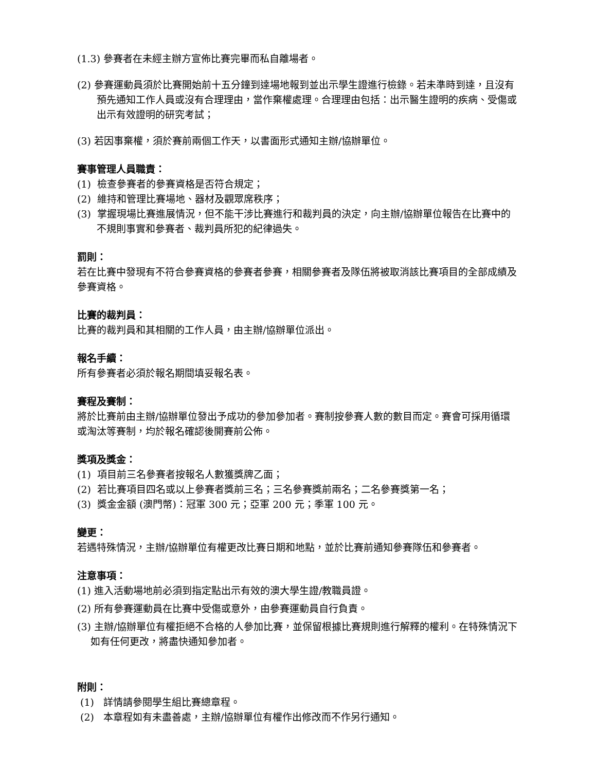(1.3) 參賽者在未經主辦方宣佈比賽完畢而私自離場者。
(2) 參賽運動員須於比賽開始前十五分鐘到達場地報到並出示學生證進行檢錄。若未準時到達，且沒有預先通知工作人員或沒有合理理由，當作棄權處理。合理理由包括：出示醫生證明的疾病、受傷或出示有效證明的研究考試；
(3) 若因事棄權，須於賽前兩個工作天，以書面形式通知主辦/協辦單位。
賽事管理人員職責：
(1) 檢查參賽者的參賽資格是否符合規定；
(2) 維持和管理比賽場地、器材及觀眾席秩序；
(3) 掌握現場比賽進展情況，但不能干涉比賽進行和裁判員的決定，向主辦/協辦單位報告在比賽中的不規則事實和參賽者、裁判員所犯的紀律過失。
罰則：
若在比賽中發現有不符合參賽資格的參賽者參賽，相關參賽者及隊伍將被取消該比賽項目的全部成績及參賽資格。
比賽的裁判員：
比賽的裁判員和其相關的工作人員，由主辦/協辦單位派出。
報名手續：
所有參賽者必須於報名期間填妥報名表。
賽程及賽制：
將於比賽前由主辦/協辦單位發出予成功的參加參加者。賽制按參賽人數的數目而定。賽會可採用循環或淘汰等賽制，均於報名確認後開賽前公佈。
獎項及獎金：
(1) 項目前三名參賽者按報名人數獲獎牌乙面；
(2) 若比賽項目四名或以上參賽者獎前三名；三名參賽獎前兩名；二名參賽獎第一名；
(3) 獎金金額 (澳門幣)：冠軍 300 元；亞軍 200 元；季軍 100 元。
變更：
若遇特殊情況，主辦/協辦單位有權更改比賽日期和地點，並於比賽前通知參賽隊伍和參賽者。
注意事項：
(1) 進入活動場地前必須到指定點出示有效的澳大學生證/教職員證。
(2) 所有參賽運動員在比賽中受傷或意外，由參賽運動員自行負責。
(3) 主辦/協辦單位有權拒絕不合格的人參加比賽，並保留根據比賽規則進行解釋的權利。在特殊情況下如有任何更改，將盡快通知參加者。
附則：
(1) 詳情請參閱學生組比賽總章程。
(2) 本章程如有未盡善處，主辦/協辦單位有權作出修改而不作另行通知。